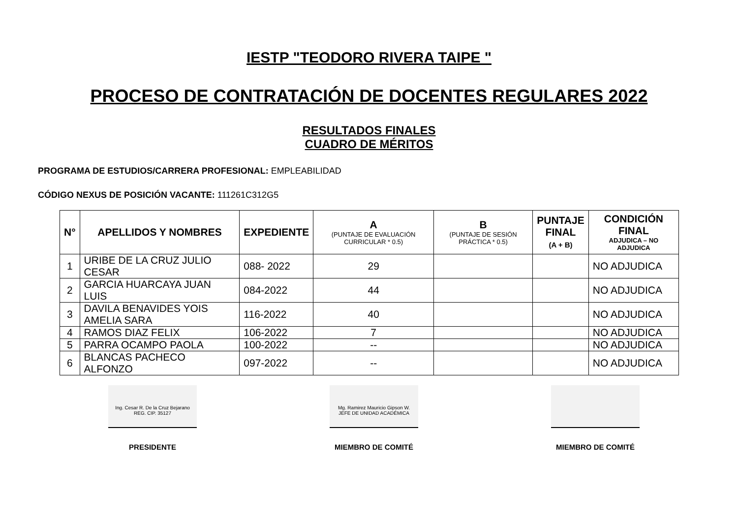IESTP "TEODORO RIVERA TAIPE "
PROCESO DE CONTRATACIÓN DE DOCENTES REGULARES 2022
RESULTADOS FINALES
CUADRO DE MÉRITOS
PROGRAMA DE ESTUDIOS/CARRERA PROFESIONAL: EMPLEABILIDAD
CÓDIGO NEXUS DE POSICIÓN VACANTE: 111261C312G5
| N° | APELLIDOS Y NOMBRES | EXPEDIENTE | A (PUNTAJE DE EVALUACIÓN CURRICULAR * 0.5) | B (PUNTAJE DE SESIÓN PRÁCTICA * 0.5) | PUNTAJE FINAL (A + B) | CONDICIÓN FINAL ADJUDICA – NO ADJUDICA |
| --- | --- | --- | --- | --- | --- | --- |
| 1 | URIBE DE LA CRUZ JULIO CESAR | 088- 2022 | 29 | | | NO ADJUDICA |
| 2 | GARCIA HUARCAYA JUAN LUIS | 084-2022 | 44 | | | NO ADJUDICA |
| 3 | DAVILA BENAVIDES YOIS AMELIA SARA | 116-2022 | 40 | | | NO ADJUDICA |
| 4 | RAMOS DIAZ FELIX | 106-2022 | 7 | | | NO ADJUDICA |
| 5 | PARRA OCAMPO PAOLA | 100-2022 | -- | | | NO ADJUDICA |
| 6 | BLANCAS PACHECO ALFONZO | 097-2022 | -- | | | NO ADJUDICA |
Ing. Cesar R. De la Cruz Bejarano
REG. CIP. 35127
PRESIDENTE
Mg. Ramirez Mauricio Gipson W.
JEFE DE UNIDAD ACADÉMICA
MIEMBRO DE COMITÉ
MIEMBRO DE COMITÉ